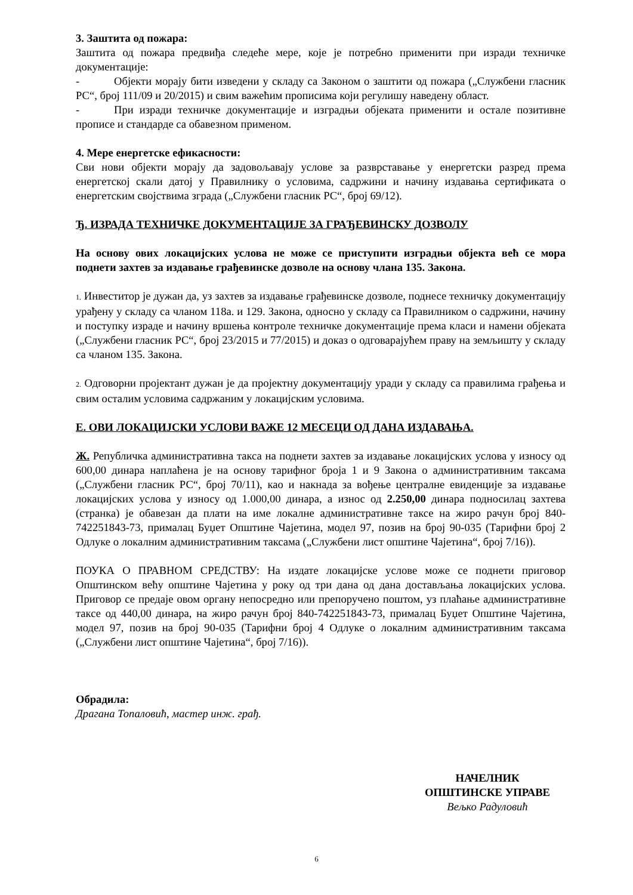3. Заштита од пожара:
Заштита од пожара предвиђа следеће мере, које је потребно применити при изради техничке документације:
- Објекти морају бити изведени у складу са Законом о заштити од пожара („Службени гласник РС“, број 111/09 и 20/2015) и свим важећим прописима који регулишу наведену област.
- При изради техничке документације и изградњи објеката применити и остале позитивне прописе и стандарде са обавезном применом.
4. Мере енергетске ефикасности:
Сви нови објекти морају да задовољавају услове за разврставање у енергетски разред према енергетској скали датој у Правилнику о условима, садржини и начину издавања сертификата о енергетским својствима зграда („Службени гласник РС“, број 69/12).
Ђ. ИЗРАДА ТЕХНИЧКЕ ДОКУМЕНТАЦИЈЕ ЗА ГРАЂЕВИНСКУ ДОЗВОЛУ
На основу ових локацијских услова не може се приступити изградњи објекта већ се мора поднети захтев за издавање грађевинске дозволе на основу члана 135. Закона.
1. Инвеститор је дужан да, уз захтев за издавање грађевинске дозволе, поднесе техничку документацију урађену у складу са чланом 118а. и 129. Закона, односно у складу са Правилником о садржини, начину и поступку израде и начину вршења контроле техничке документације према класи и намени објеката („Службени гласник РС“, број 23/2015 и 77/2015) и доказ о одговарајућем праву на земљишту у складу са чланом 135. Закона.
2. Одговорни пројектант дужан је да пројектну документацију уради у складу са правилима грађења и свим осталим условима садржаним у локацијским условима.
Е. ОВИ ЛОКАЦИЈСКИ УСЛОВИ ВАЖЕ 12 МЕСЕЦИ ОД ДАНА ИЗДАВАЊА.
Ж. Републичка административна такса на поднети захтев за издавање локацијских услова у износу од 600,00 динара наплаћена је на основу тарифног броја 1 и 9 Закона о административним таксама („Службени гласник РС“, број 70/11), као и накнада за вођење централне евиденције за издавање локацијских услова у износу од 1.000,00 динара, а износ од 2.250,00 динара подносилац захтева (странка) је обавезан да плати на име локалне административне таксе на жиро рачун број 840-742251843-73, прималац Буџет Општине Чајетина, модел 97, позив на број 90-035 (Тарифни број 2 Одлуке о локалним административним таксама („Службени лист општине Чајетина“, број 7/16)).
ПОУКА О ПРАВНОМ СРЕДСТВУ: На издате локацијске услове може се поднети приговор Општинском већу општине Чајетина у року од три дана од дана достављања локацијских услова. Приговор се предаје овом органу непосредно или препоручено поштом, уз плаћање административне таксе од 440,00 динара, на жиро рачун број 840-742251843-73, прималац Буџет Општине Чајетина, модел 97, позив на број 90-035 (Тарифни број 4 Одлуке о локалним административним таксама („Службени лист општине Чајетина“, број 7/16)).
Обрадила:
Драгана Топаловић, мастер инж. грађ.
НАЧЕЛНИК
ОПШТИНСКЕ УПРАВЕ
Вељко Радуловић
6